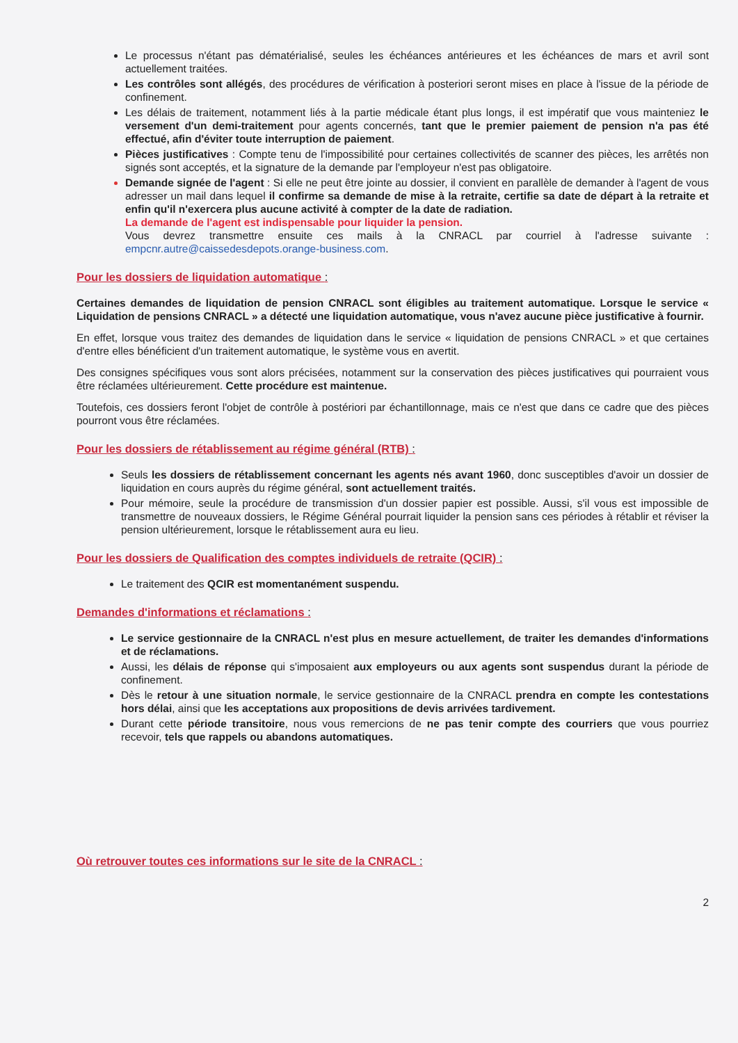Le processus n'étant pas dématérialisé, seules les échéances antérieures et les échéances de mars et avril sont actuellement traitées.
Les contrôles sont allégés, des procédures de vérification à posteriori seront mises en place à l'issue de la période de confinement.
Les délais de traitement, notamment liés à la partie médicale étant plus longs, il est impératif que vous mainteniez le versement d'un demi-traitement pour agents concernés, tant que le premier paiement de pension n'a pas été effectué, afin d'éviter toute interruption de paiement.
Pièces justificatives : Compte tenu de l'impossibilité pour certaines collectivités de scanner des pièces, les arrêtés non signés sont acceptés, et la signature de la demande par l'employeur n'est pas obligatoire.
Demande signée de l'agent : Si elle ne peut être jointe au dossier, il convient en parallèle de demander à l'agent de vous adresser un mail dans lequel il confirme sa demande de mise à la retraite, certifie sa date de départ à la retraite et enfin qu'il n'exercera plus aucune activité à compter de la date de radiation.
La demande de l'agent est indispensable pour liquider la pension.
Vous devrez transmettre ensuite ces mails à la CNRACL par courriel à l'adresse suivante : empcnr.autre@caissedesdepots.orange-business.com.
Pour les dossiers de liquidation automatique :
Certaines demandes de liquidation de pension CNRACL sont éligibles au traitement automatique. Lorsque le service « Liquidation de pensions CNRACL » a détecté une liquidation automatique, vous n'avez aucune pièce justificative à fournir.
En effet, lorsque vous traitez des demandes de liquidation dans le service « liquidation de pensions CNRACL » et que certaines d'entre elles bénéficient d'un traitement automatique, le système vous en avertit.
Des consignes spécifiques vous sont alors précisées, notamment sur la conservation des pièces justificatives qui pourraient vous être réclamées ultérieurement. Cette procédure est maintenue.
Toutefois, ces dossiers feront l'objet de contrôle à postériori par échantillonnage, mais ce n'est que dans ce cadre que des pièces pourront vous être réclamées.
Pour les dossiers de rétablissement au régime général (RTB) :
Seuls les dossiers de rétablissement concernant les agents nés avant 1960, donc susceptibles d'avoir un dossier de liquidation en cours auprès du régime général, sont actuellement traités.
Pour mémoire, seule la procédure de transmission d'un dossier papier est possible. Aussi, s'il vous est impossible de transmettre de nouveaux dossiers, le Régime Général pourrait liquider la pension sans ces périodes à rétablir et réviser la pension ultérieurement, lorsque le rétablissement aura eu lieu.
Pour les dossiers de Qualification des comptes individuels de retraite (QCIR) :
Le traitement des QCIR est momentanément suspendu.
Demandes d'informations et réclamations :
Le service gestionnaire de la CNRACL n'est plus en mesure actuellement, de traiter les demandes d'informations et de réclamations.
Aussi, les délais de réponse qui s'imposaient aux employeurs ou aux agents sont suspendus durant la période de confinement.
Dès le retour à une situation normale, le service gestionnaire de la CNRACL prendra en compte les contestations hors délai, ainsi que les acceptations aux propositions de devis arrivées tardivement.
Durant cette période transitoire, nous vous remercions de ne pas tenir compte des courriers que vous pourriez recevoir, tels que rappels ou abandons automatiques.
Où retrouver toutes ces informations sur le site de la CNRACL :
2